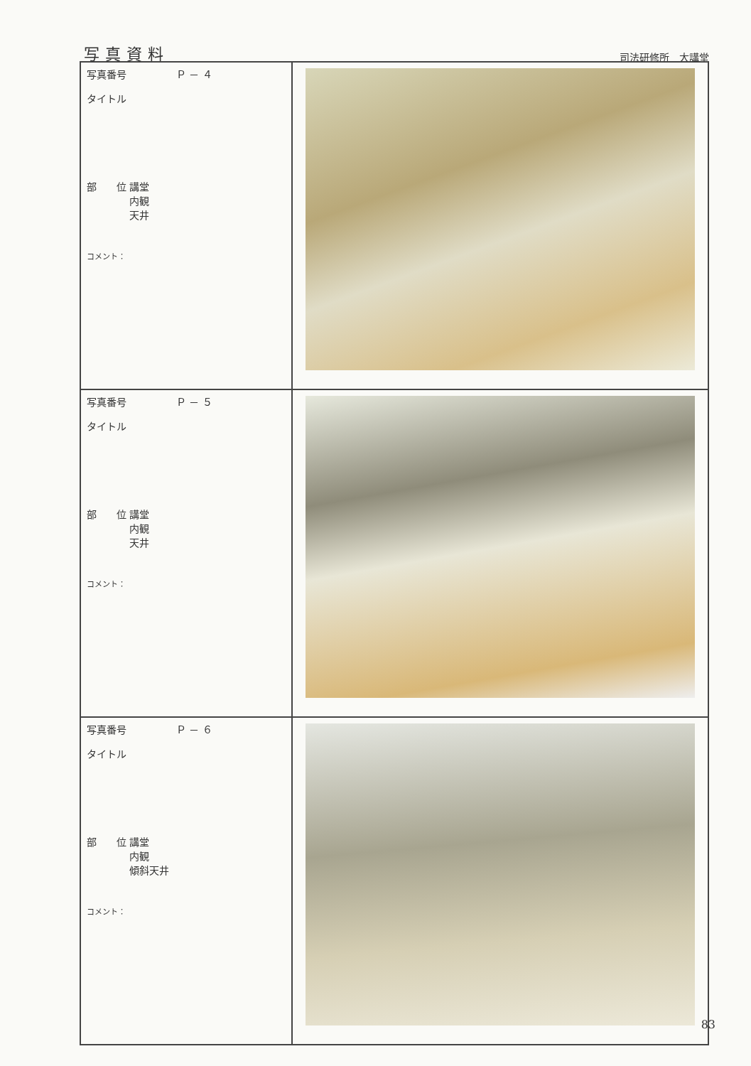写真資料 司法研修所　大講堂
| 写真番号 Ｐ － ４ タイトル 部 位 講堂 内観 天井 コメント： | |
| 写真番号 Ｐ － ５ タイトル 部 位 講堂 内観 天井 コメント： | |
| 写真番号 Ｐ － ６ タイトル 部 位 講堂 内観 傾斜天井 コメント： | |
83